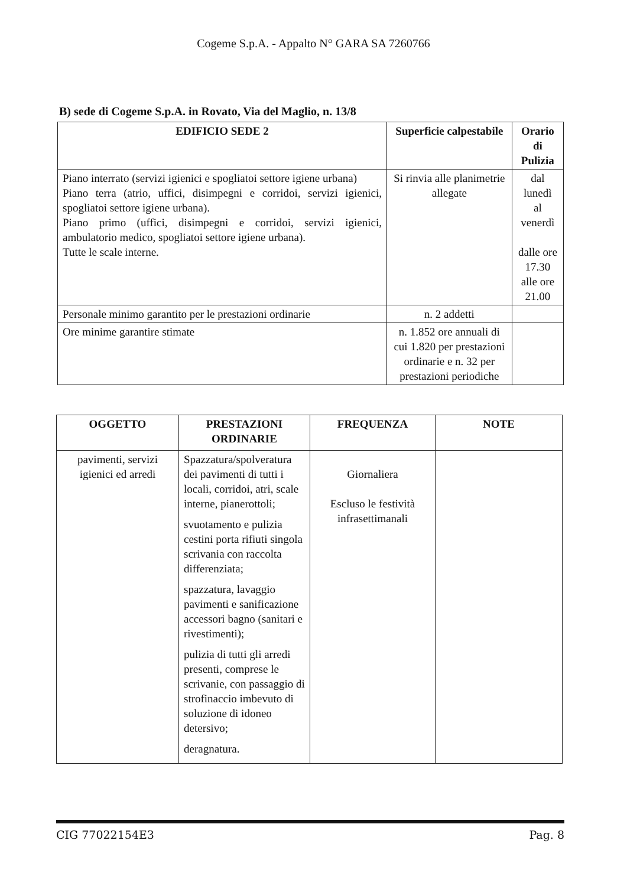Cogeme S.p.A. - Appalto N° GARA SA 7260766
B) sede di Cogeme S.p.A. in Rovato, Via del Maglio, n. 13/8
| EDIFICIO SEDE 2 | Superficie calpestabile | Orario di Pulizia |
| --- | --- | --- |
| Piano interrato (servizi igienici e spogliatoi settore igiene urbana) Piano terra (atrio, uffici, disimpegni e corridoi, servizi igienici, spogliatoi settore igiene urbana). Piano primo (uffici, disimpegni e corridoi, servizi igienici, ambulatorio medico, spogliatoi settore igiene urbana). Tutte le scale interne. | Si rinvia alle planimetrie allegate | dal lunedì al venerdì dalle ore 17.30 alle ore 21.00 |
| Personale minimo garantito per le prestazioni ordinarie | n. 2 addetti | |
| Ore minime garantire stimate | n. 1.852 ore annuali di cui 1.820 per prestazioni ordinarie e n. 32 per prestazioni periodiche | |
| OGGETTO | PRESTAZIONI ORDINARIE | FREQUENZA | NOTE |
| --- | --- | --- | --- |
| pavimenti, servizi igienici ed arredi | Spazzatura/spolveratura dei pavimenti di tutti i locali, corridoi, atri, scale interne, pianerottoli; svuotamento e pulizia cestini porta rifiuti singola scrivania con raccolta differenziata; spazzatura, lavaggio pavimenti e sanificazione accessori bagno (sanitari e rivestimenti); pulizia di tutti gli arredi presenti, comprese le scrivanie, con passaggio di strofinaccio imbevuto di soluzione di idoneo detersivo; deragnatura. | Giornaliera Escluso le festività infrasettimanali | |
CIG 77022154E3 Pag. 8